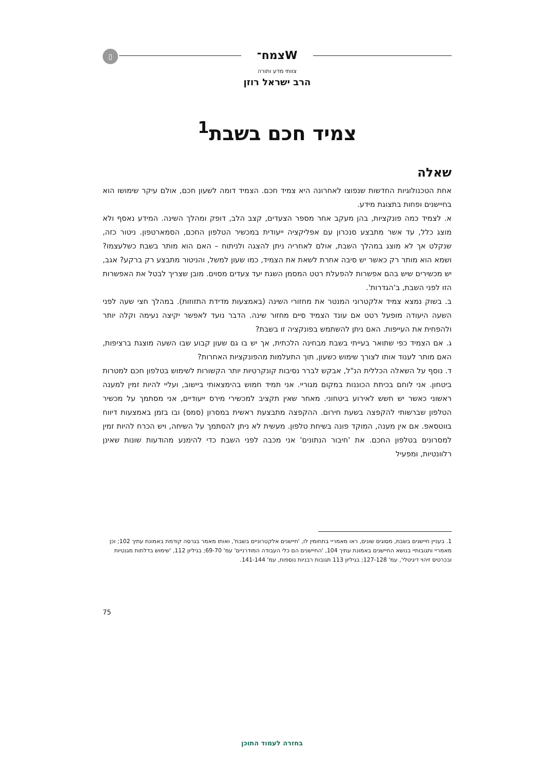▯ צמח־W
צוותי מדע ותורה
הרב ישראל רוזן
צמיד חכם בשבת<sup>1</sup>
שאלה
אחת הטכנולוגיות החדשות שנפוצו לאחרונה היא צמיד חכם. הצמיד דומה לשעון חכם, אולם עיקר שימושו הוא בחיישנים ופחות בתצוגת מידע.
א. לצמיד כמה פונקציות, בהן מעקב אחר מספר הצעדים, קצב הלב, דופק ומהלך השינה. המידע נאסף ולא מוצג כלל, עד אשר מתבצע סנכרון עם אפליקציה ייעודית במכשיר הטלפון החכם, הסמארטפון. ניטור כזה, שנקלט אך לא מוצג במהלך השבת, אולם לאחריה ניתן להצגה ולניתוח – האם הוא מותר בשבת כשלעצמו? ושמא הוא מותר רק כאשר יש סיבה אחרת לשאת את הצמיד, כמו שעון למשל, והניטור מתבצע רק ברקע? אגב, יש מכשירים שיש בהם אפשרות להפעלת רטט המסמן השגת יעד צעדים מסוים. מובן שצריך לבטל את האפשרות הזו לפני השבת, ב'הגדרות'.
ב. בשוק נמצא צמיד אלקטרוני המנטר את מחזורי השינה (באמצעות מדידת התזוזות). במהלך חצי שעה לפני השעה היעודה מופעל רטט אם עונד הצמיד סיים מחזור שינה. הדבר נועד לאפשר יקיצה נעימה וקלה יותר ולהפחית את העייפות. האם ניתן להשתמש בפונקציה זו בשבת?
ג. אם הצמיד כפי שתואר בעייתי בשבת מבחינה הלכתית, אך יש בו גם שעון קבוע שבו השעה מוצגת ברציפות, האם מותר לענוד אותו לצורך שימוש כשעון, תוך התעלמות מהפונקציות האחרות?
ד. נוסף על השאלה הכללית הנ"ל, אבקש לברר נסיבות קונקרטיות יותר הקשורות לשימוש בטלפון חכם למטרות ביטחון. אני לוחם בכיתת הכוננות במקום מגוריי. אני תמיד חמוש בהימצאותי ביישוב, ועליי להיות זמין למענה ראשוני כאשר יש חשש לאירוע ביטחוני. מאחר שאין תקציב למכשירי מירס ייעודיים, אני מסתמך על מכשיר הטלפון שברשותי להקפצה בשעת חירום. ההקפצה מתבצעת ראשית במסרון (סמס) ובו בזמן באמצעות דיווח בווטסאפ. אם אין מענה, המוקד פונה בשיחת טלפון. מעשית לא ניתן להסתמך על השיחה, ויש הכרח להיות זמין למסרונים בטלפון החכם. את 'חיבור הנתונים' אני מכבה לפני השבת כדי להימנע מהודעות שונות שאינן רלוונטיות, ומפעיל
1. בעניין חיישנים בשבת, מסוגים שונים, ראו מאמריי בתחומין לו, 'חיישנים אלקטרוניים בשבת', ואותו מאמר בגרסה קודמת באמונת עתיך 102; וכן מאמריי ותגובותיי בנושא החיישנים באמונת עתיך 104, 'החיישנים הם כלי העבודה המודרניים' עמ' 69-70; בגיליון 112, 'שימוש בדלתות מגנטיות ובכרטיס זיהוי דיגיטלי', עמ' 127-128; בגיליון 113 תגובות רבניות נוספות, עמ' 141-144.
75
בחזרה לעמוד התוכן